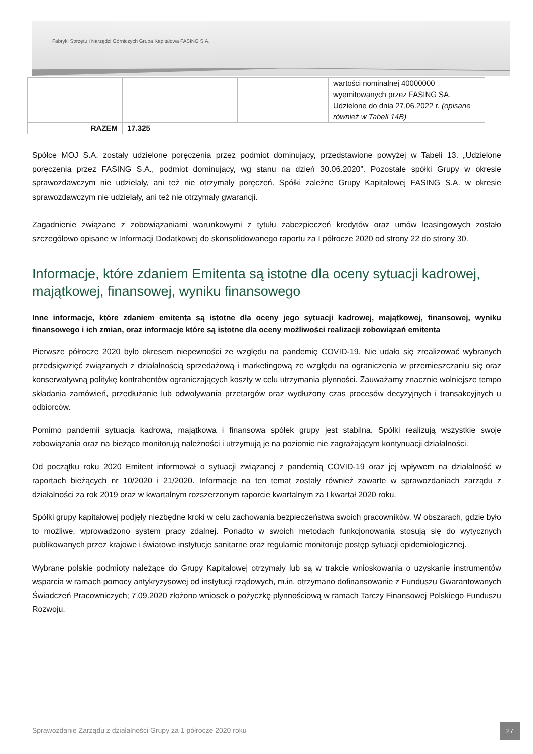Fabryki Sprzętu i Narzędzi Górniczych Grupa Kapitałowa FASING S.A.
| | | | | | wartości nominalnej 40000000 wyemitowanych przez FASING SA. Udzielone do dnia 27.06.2022 r. (opisane również w Tabeli 14B) |
| RAZEM | | 17.325 | | | |
Spółce MOJ S.A. zostały udzielone poręczenia przez podmiot dominujący, przedstawione powyżej w Tabeli 13. „Udzielone poręczenia przez FASING S.A., podmiot dominujący, wg stanu na dzień 30.06.2020”. Pozostałe spółki Grupy w okresie sprawozdawczym nie udzielały, ani też nie otrzymały poręczeń. Spółki zależne Grupy Kapitałowej FASING S.A. w okresie sprawozdawczym nie udzielały, ani też nie otrzymały gwarancji.
Zagadnienie związane z zobowiązaniami warunkowymi z tytułu zabezpieczeń kredytów oraz umów leasingowych zostało szczegółowo opisane w Informacji Dodatkowej do skonsolidowanego raportu za I półrocze 2020 od strony 22 do strony 30.
Informacje, które zdaniem Emitenta są istotne dla oceny sytuacji kadrowej, majątkowej, finansowej, wyniku finansowego
Inne informacje, które zdaniem emitenta są istotne dla oceny jego sytuacji kadrowej, majątkowej, finansowej, wyniku finansowego i ich zmian, oraz informacje które są istotne dla oceny możliwości realizacji zobowiązań emitenta
Pierwsze półrocze 2020 było okresem niepewności ze względu na pandemię COVID-19. Nie udało się zrealizować wybranych przedsięwzięć związanych z działalnością sprzedażową i marketingową ze względu na ograniczenia w przemieszczaniu się oraz konserwatywną politykę kontrahentów ograniczających koszty w celu utrzymania płynności. Zauważamy znacznie wolniejsze tempo składania zamówień, przedłużanie lub odwoływania przetargów oraz wydłużony czas procesów decyzyjnych i transakcyjnych u odbiorców.
Pomimo pandemii sytuacja kadrowa, majątkowa i finansowa spółek grupy jest stabilna. Spółki realizują wszystkie swoje zobowiązania oraz na bieżąco monitorują należności i utrzymują je na poziomie nie zagrażającym kontynuacji działalności.
Od początku roku 2020 Emitent informował o sytuacji związanej z pandemią COVID-19 oraz jej wpływem na działalność w raportach bieżących nr 10/2020 i 21/2020. Informacje na ten temat zostały również zawarte w sprawozdaniach zarządu z działalności za rok 2019 oraz w kwartalnym rozszerzonym raporcie kwartalnym za I kwartał 2020 roku.
Spółki grupy kapitałowej podjęły niezbędne kroki w celu zachowania bezpieczeństwa swoich pracowników. W obszarach, gdzie było to możliwe, wprowadzono system pracy zdalnej. Ponadto w swoich metodach funkcjonowania stosują się do wytycznych publikowanych przez krajowe i światowe instytucje sanitarne oraz regularnie monitoruje postęp sytuacji epidemiologicznej.
Wybrane polskie podmioty należące do Grupy Kapitałowej otrzymały lub są w trakcie wnioskowania o uzyskanie instrumentów wsparcia w ramach pomocy antykryzysowej od instytucji rządowych, m.in. otrzymano dofinansowanie z Funduszu Gwarantowanych Świadczeń Pracowniczych; 7.09.2020 złożono wniosek o pożyczkę płynnościową w ramach Tarczy Finansowej Polskiego Funduszu Rozwoju.
Sprawozdanie Zarządu z działalności Grupy za 1 półrocze 2020 roku
27